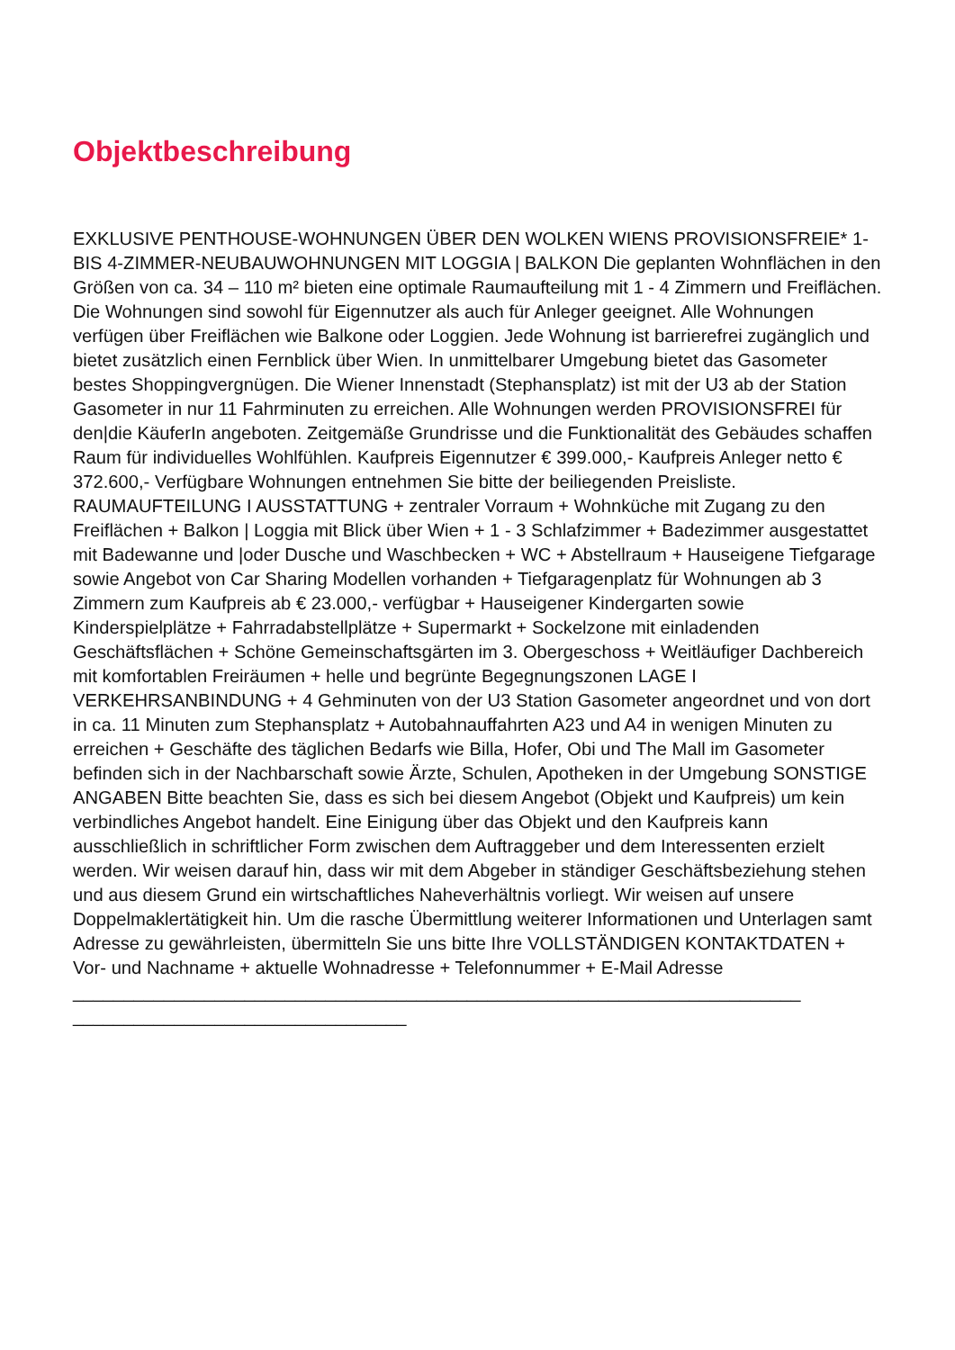Objektbeschreibung
EXKLUSIVE PENTHOUSE-WOHNUNGEN ÜBER DEN WOLKEN WIENS PROVISIONSFREIE* 1- BIS 4-ZIMMER-NEUBAUWOHNUNGEN MIT LOGGIA | BALKON Die geplanten Wohnflächen in den Größen von ca. 34 – 110 m² bieten eine optimale Raumaufteilung mit 1 - 4 Zimmern und Freiflächen. Die Wohnungen sind sowohl für Eigennutzer als auch für Anleger geeignet. Alle Wohnungen verfügen über Freiflächen wie Balkone oder Loggien. Jede Wohnung ist barrierefrei zugänglich und bietet zusätzlich einen Fernblick über Wien. In unmittelbarer Umgebung bietet das Gasometer bestes Shoppingvergnügen. Die Wiener Innenstadt (Stephansplatz) ist mit der U3 ab der Station Gasometer in nur 11 Fahrminuten zu erreichen. Alle Wohnungen werden PROVISIONSFREI für den|die KäuferIn angeboten. Zeitgemäße Grundrisse und die Funktionalität des Gebäudes schaffen Raum für individuelles Wohlfühlen. Kaufpreis Eigennutzer € 399.000,- Kaufpreis Anleger netto € 372.600,- Verfügbare Wohnungen entnehmen Sie bitte der beiliegenden Preisliste. RAUMAUFTEILUNG I AUSSTATTUNG + zentraler Vorraum + Wohnküche mit Zugang zu den Freiflächen + Balkon | Loggia mit Blick über Wien + 1 - 3 Schlafzimmer + Badezimmer ausgestattet mit Badewanne und |oder Dusche und Waschbecken + WC + Abstellraum + Hauseigene Tiefgarage sowie Angebot von Car Sharing Modellen vorhanden + Tiefgaragenplatz für Wohnungen ab 3 Zimmern zum Kaufpreis ab € 23.000,- verfügbar + Hauseigener Kindergarten sowie Kinderspielplätze + Fahrradabstellplätze + Supermarkt + Sockelzone mit einladenden Geschäftsflächen + Schöne Gemeinschaftsgärten im 3. Obergeschoss + Weitläufiger Dachbereich mit komfortablen Freiräumen + helle und begrünte Begegnungszonen LAGE I VERKEHRSANBINDUNG + 4 Gehminuten von der U3 Station Gasometer angeordnet und von dort in ca. 11 Minuten zum Stephansplatz + Autobahnauffahrten A23 und A4 in wenigen Minuten zu erreichen + Geschäfte des täglichen Bedarfs wie Billa, Hofer, Obi und The Mall im Gasometer befinden sich in der Nachbarschaft sowie Ärzte, Schulen, Apotheken in der Umgebung SONSTIGE ANGABEN Bitte beachten Sie, dass es sich bei diesem Angebot (Objekt und Kaufpreis) um kein verbindliches Angebot handelt. Eine Einigung über das Objekt und den Kaufpreis kann ausschließlich in schriftlicher Form zwischen dem Auftraggeber und dem Interessenten erzielt werden. Wir weisen darauf hin, dass wir mit dem Abgeber in ständiger Geschäftsbeziehung stehen und aus diesem Grund ein wirtschaftliches Naheverhältnis vorliegt. Wir weisen auf unsere Doppelmaklertätigkeit hin. Um die rasche Übermittlung weiterer Informationen und Unterlagen samt Adresse zu gewährleisten, übermitteln Sie uns bitte Ihre VOLLSTÄNDIGEN KONTAKTDATEN + Vor- und Nachname + aktuelle Wohnadresse + Telefonnummer + E-Mail Adresse ________________________________________________________________________ _________________________________